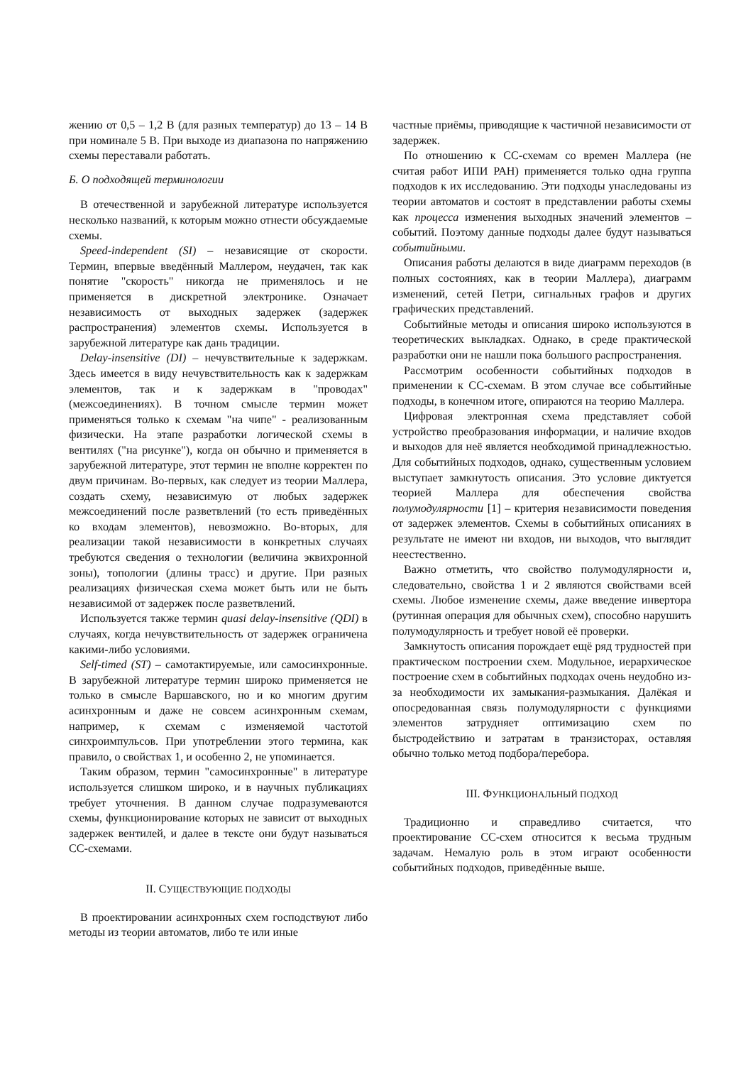жению от 0,5 – 1,2 В (для разных температур) до 13 – 14 В при номинале 5 В. При выходе из диапазона по напряжению схемы переставали работать.
Б. О подходящей терминологии
В отечественной и зарубежной литературе используется несколько названий, к которым можно отнести обсуждаемые схемы.
Speed-independent (SI) – независящие от скорости. Термин, впервые введённый Маллером, неудачен, так как понятие "скорость" никогда не применялось и не применяется в дискретной электронике. Означает независимость от выходных задержек (задержек распространения) элементов схемы. Используется в зарубежной литературе как дань традиции.
Delay-insensitive (DI) – нечувствительные к задержкам. Здесь имеется в виду нечувствительность как к задержкам элементов, так и к задержкам в "проводах" (межсоединениях). В точном смысле термин может применяться только к схемам "на чипе" - реализованным физически. На этапе разработки логической схемы в вентилях ("на рисунке"), когда он обычно и применяется в зарубежной литературе, этот термин не вполне корректен по двум причинам. Во-первых, как следует из теории Маллера, создать схему, независимую от любых задержек межсоединений после разветвлений (то есть приведённых ко входам элементов), невозможно. Во-вторых, для реализации такой независимости в конкретных случаях требуются сведения о технологии (величина эквихронной зоны), топологии (длины трасс) и другие. При разных реализациях физическая схема может быть или не быть независимой от задержек после разветвлений.
Используется также термин quasi delay-insensitive (QDI) в случаях, когда нечувствительность от задержек ограничена какими-либо условиями.
Self-timed (ST) – самотактируемые, или самосинхронные. В зарубежной литературе термин широко применяется не только в смысле Варшавского, но и ко многим другим асинхронным и даже не совсем асинхронным схемам, например, к схемам с изменяемой частотой синхроимпульсов. При употреблении этого термина, как правило, о свойствах 1, и особенно 2, не упоминается.
Таким образом, термин "самосинхронные" в литературе используется слишком широко, и в научных публикациях требует уточнения. В данном случае подразумеваются схемы, функционирование которых не зависит от выходных задержек вентилей, и далее в тексте они будут называться СС-схемами.
II. СУЩЕСТВУЮЩИЕ ПОДХОДЫ
В проектировании асинхронных схем господствуют либо методы из теории автоматов, либо те или иные
частные приёмы, приводящие к частичной независимости от задержек.
По отношению к СС-схемам со времен Маллера (не считая работ ИПИ РАН) применяется только одна группа подходов к их исследованию. Эти подходы унаследованы из теории автоматов и состоят в представлении работы схемы как процесса изменения выходных значений элементов – событий. Поэтому данные подходы далее будут называться событийными.
Описания работы делаются в виде диаграмм переходов (в полных состояниях, как в теории Маллера), диаграмм изменений, сетей Петри, сигнальных графов и других графических представлений.
Событийные методы и описания широко используются в теоретических выкладках. Однако, в среде практической разработки они не нашли пока большого распространения.
Рассмотрим особенности событийных подходов в применении к СС-схемам. В этом случае все событийные подходы, в конечном итоге, опираются на теорию Маллера.
Цифровая электронная схема представляет собой устройство преобразования информации, и наличие входов и выходов для неё является необходимой принадлежностью. Для событийных подходов, однако, существенным условием выступает замкнутость описания. Это условие диктуется теорией Маллера для обеспечения свойства полумодулярности [1] – критерия независимости поведения от задержек элементов. Схемы в событийных описаниях в результате не имеют ни входов, ни выходов, что выглядит неестественно.
Важно отметить, что свойство полумодулярности и, следовательно, свойства 1 и 2 являются свойствами всей схемы. Любое изменение схемы, даже введение инвертора (рутинная операция для обычных схем), способно нарушить полумодулярность и требует новой её проверки.
Замкнутость описания порождает ещё ряд трудностей при практическом построении схем. Модульное, иерархическое построение схем в событийных подходах очень неудобно из-за необходимости их замыкания-размыкания. Далёкая и опосредованная связь полумодулярности с функциями элементов затрудняет оптимизацию схем по быстродействию и затратам в транзисторах, оставляя обычно только метод подбора/перебора.
III. ФУНКЦИОНАЛЬНЫЙ ПОДХОД
Традиционно и справедливо считается, что проектирование СС-схем относится к весьма трудным задачам. Немалую роль в этом играют особенности событийных подходов, приведённые выше.